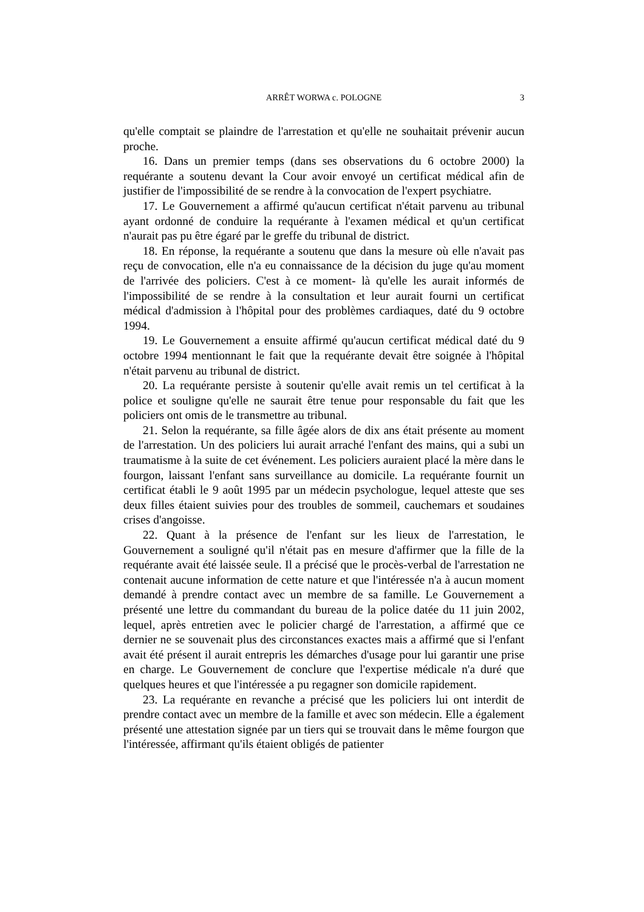ARRÊT WORWA c. POLOGNE
3
qu'elle comptait se plaindre de l'arrestation et qu'elle ne souhaitait prévenir aucun proche.
16. Dans un premier temps (dans ses observations du 6 octobre 2000) la requérante a soutenu devant la Cour avoir envoyé un certificat médical afin de justifier de l'impossibilité de se rendre à la convocation de l'expert psychiatre.
17. Le Gouvernement a affirmé qu'aucun certificat n'était parvenu au tribunal ayant ordonné de conduire la requérante à l'examen médical et qu'un certificat n'aurait pas pu être égaré par le greffe du tribunal de district.
18. En réponse, la requérante a soutenu que dans la mesure où elle n'avait pas reçu de convocation, elle n'a eu connaissance de la décision du juge qu'au moment de l'arrivée des policiers. C'est à ce moment- là qu'elle les aurait informés de l'impossibilité de se rendre à la consultation et leur aurait fourni un certificat médical d'admission à l'hôpital pour des problèmes cardiaques, daté du 9 octobre 1994.
19. Le Gouvernement a ensuite affirmé qu'aucun certificat médical daté du 9 octobre 1994 mentionnant le fait que la requérante devait être soignée à l'hôpital n'était parvenu au tribunal de district.
20. La requérante persiste à soutenir qu'elle avait remis un tel certificat à la police et souligne qu'elle ne saurait être tenue pour responsable du fait que les policiers ont omis de le transmettre au tribunal.
21. Selon la requérante, sa fille âgée alors de dix ans était présente au moment de l'arrestation. Un des policiers lui aurait arraché l'enfant des mains, qui a subi un traumatisme à la suite de cet événement. Les policiers auraient placé la mère dans le fourgon, laissant l'enfant sans surveillance au domicile. La requérante fournit un certificat établi le 9 août 1995 par un médecin psychologue, lequel atteste que ses deux filles étaient suivies pour des troubles de sommeil, cauchemars et soudaines crises d'angoisse.
22. Quant à la présence de l'enfant sur les lieux de l'arrestation, le Gouvernement a souligné qu'il n'était pas en mesure d'affirmer que la fille de la requérante avait été laissée seule. Il a précisé que le procès-verbal de l'arrestation ne contenait aucune information de cette nature et que l'intéressée n'a à aucun moment demandé à prendre contact avec un membre de sa famille. Le Gouvernement a présenté une lettre du commandant du bureau de la police datée du 11 juin 2002, lequel, après entretien avec le policier chargé de l'arrestation, a affirmé que ce dernier ne se souvenait plus des circonstances exactes mais a affirmé que si l'enfant avait été présent il aurait entrepris les démarches d'usage pour lui garantir une prise en charge. Le Gouvernement de conclure que l'expertise médicale n'a duré que quelques heures et que l'intéressée a pu regagner son domicile rapidement.
23. La requérante en revanche a précisé que les policiers lui ont interdit de prendre contact avec un membre de la famille et avec son médecin. Elle a également présenté une attestation signée par un tiers qui se trouvait dans le même fourgon que l'intéressée, affirmant qu'ils étaient obligés de patienter